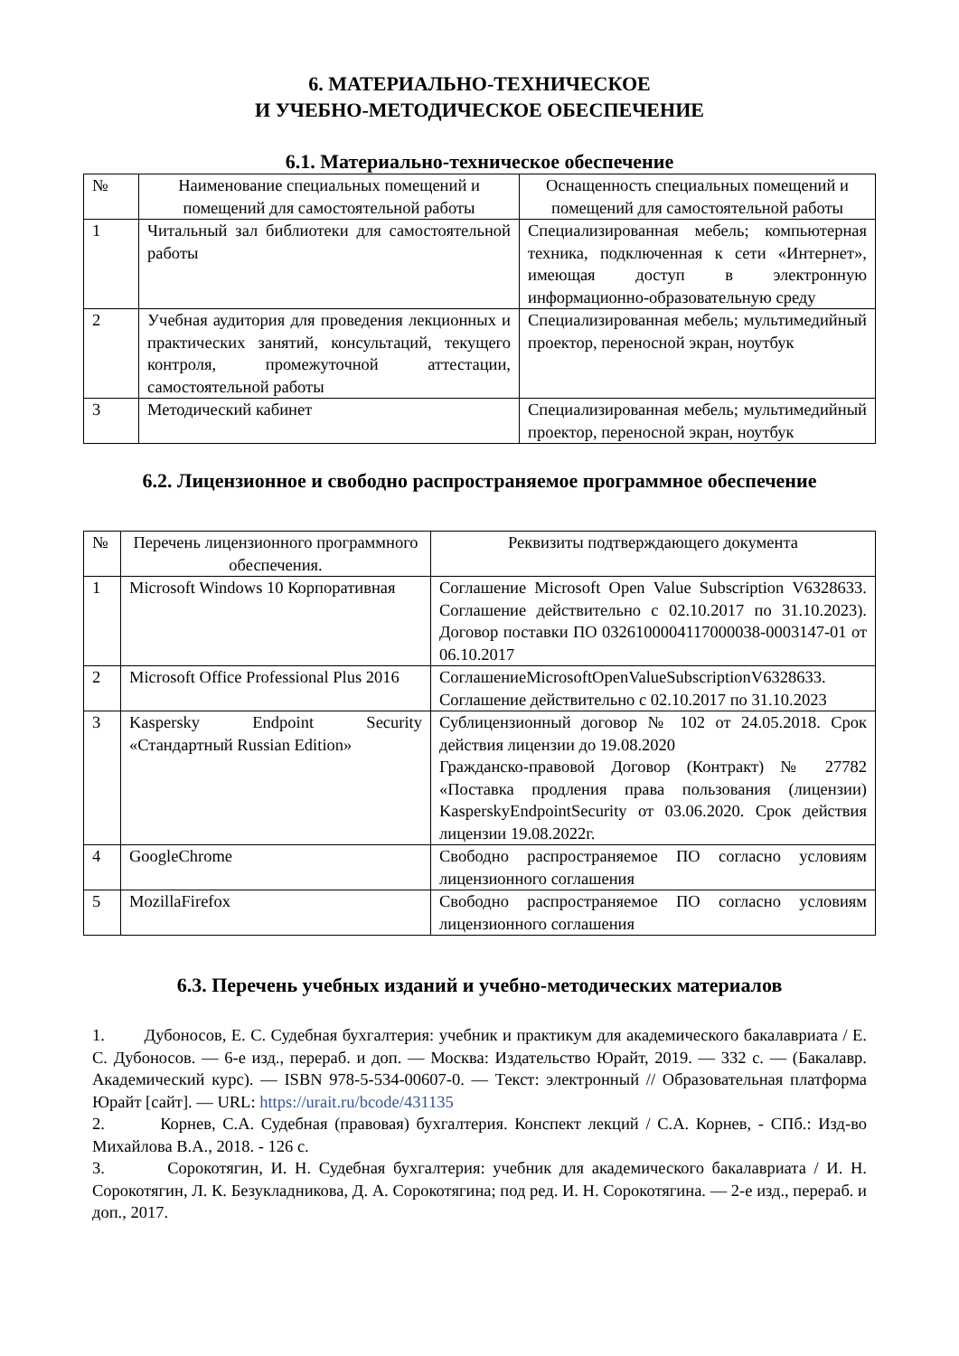6. МАТЕРИАЛЬНО-ТЕХНИЧЕСКОЕ
И УЧЕБНО-МЕТОДИЧЕСКОЕ ОБЕСПЕЧЕНИЕ
6.1. Материально-техническое обеспечение
| № | Наименование специальных помещений и помещений для самостоятельной работы | Оснащенность специальных помещений и помещений для самостоятельной работы |
| --- | --- | --- |
| 1 | Читальный зал библиотеки для самостоятельной работы | Специализированная мебель; компьютерная техника, подключенная к сети «Интернет», имеющая доступ в электронную информационно-образовательную среду |
| 2 | Учебная аудитория для проведения лекционных и практических занятий, консультаций, текущего контроля, промежуточной аттестации, самостоятельной работы | Специализированная мебель; мультимедийный проектор, переносной экран, ноутбук |
| 3 | Методический кабинет | Специализированная мебель; мультимедийный проектор, переносной экран, ноутбук |
6.2. Лицензионное и свободно распространяемое программное обеспечение
| № | Перечень лицензионного программного обеспечения. | Реквизиты подтверждающего документа |
| --- | --- | --- |
| 1 | Microsoft Windows 10 Корпоративная | Соглашение Microsoft Open Value Subscription V6328633. Соглашение действительно с 02.10.2017 по 31.10.2023). Договор поставки ПО 0326100004117000038-0003147-01 от 06.10.2017 |
| 2 | Microsoft Office Professional Plus 2016 | СоглашениеMicrosoftOpenValueSubscriptionV6328633. Соглашение действительно с 02.10.2017 по 31.10.2023 |
| 3 | Kaspersky Endpoint Security «Стандартный Russian Edition» | Сублицензионный договор № 102 от 24.05.2018. Срок действия лицензии до 19.08.2020 Гражданско-правовой Договор (Контракт) № 27782 «Поставка продления права пользования (лицензии) KasperskyEndpointSecurity от 03.06.2020. Срок действия лицензии 19.08.2022г. |
| 4 | GoogleChrome | Свободно распространяемое ПО согласно условиям лицензионного соглашения |
| 5 | MozillaFirefox | Свободно распространяемое ПО согласно условиям лицензионного соглашения |
6.3. Перечень учебных изданий и учебно-методических материалов
1. Дубоносов, Е. С. Судебная бухгалтерия: учебник и практикум для академического бакалавриата / Е. С. Дубоносов. — 6-е изд., перераб. и доп. — Москва: Издательство Юрайт, 2019. — 332 с. — (Бакалавр. Академический курс). — ISBN 978-5-534-00607-0. — Текст: электронный // Образовательная платформа Юрайт [сайт]. — URL: https://urait.ru/bcode/431135
2. Корнев, С.А. Судебная (правовая) бухгалтерия. Конспект лекций / С.А. Корнев, - СПб.: Изд-во Михайлова В.А., 2018. - 126 с.
3. Сорокотягин, И. Н. Судебная бухгалтерия: учебник для академического бакалавриата / И. Н. Сорокотягин, Л. К. Безукладникова, Д. А. Сорокотягина; под ред. И. Н. Сорокотягина. — 2-е изд., перераб. и доп., 2017.